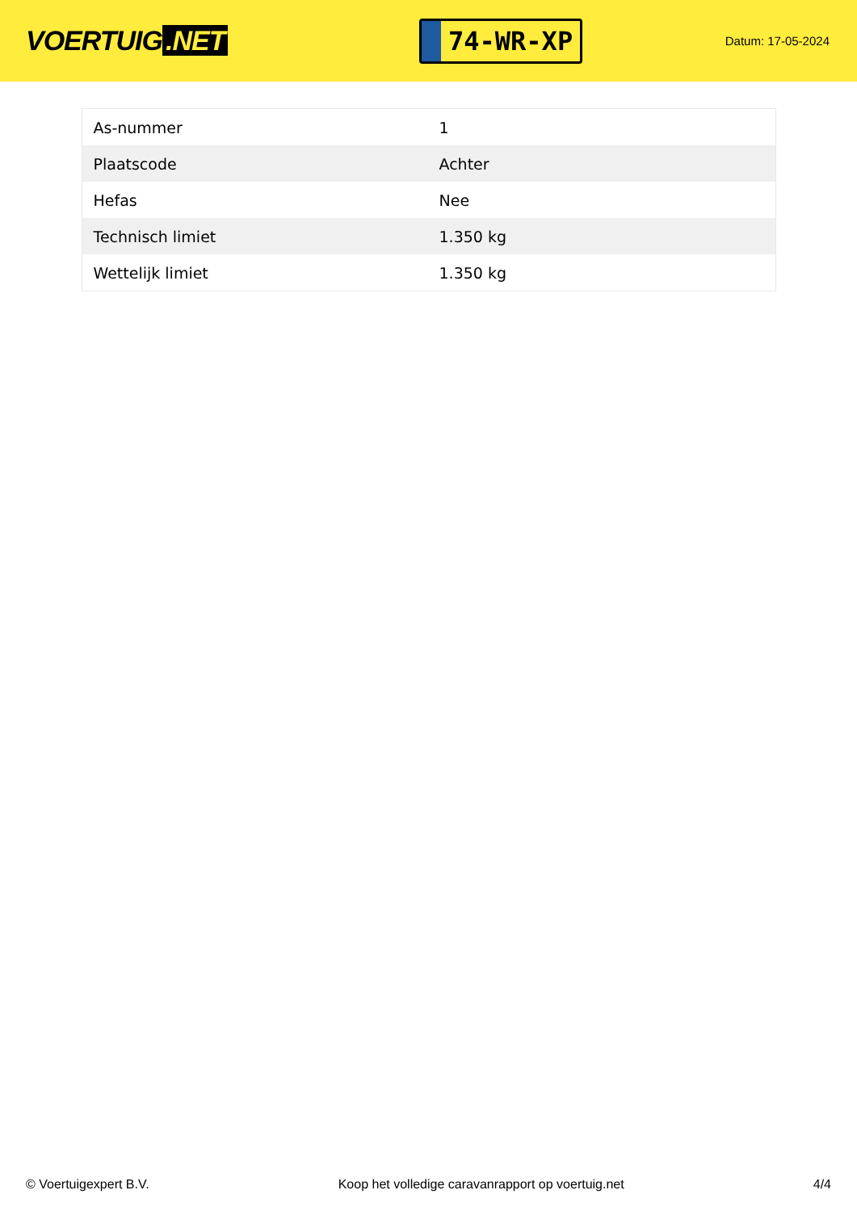VOERTUIG.NET
74-WR-XP
Datum: 17-05-2024
| As-nummer | 1 |
| Plaatscode | Achter |
| Hefas | Nee |
| Technisch limiet | 1.350 kg |
| Wettelijk limiet | 1.350 kg |
© Voertuigexpert B.V. Koop het volledige caravanrapport op voertuig.net 4/4